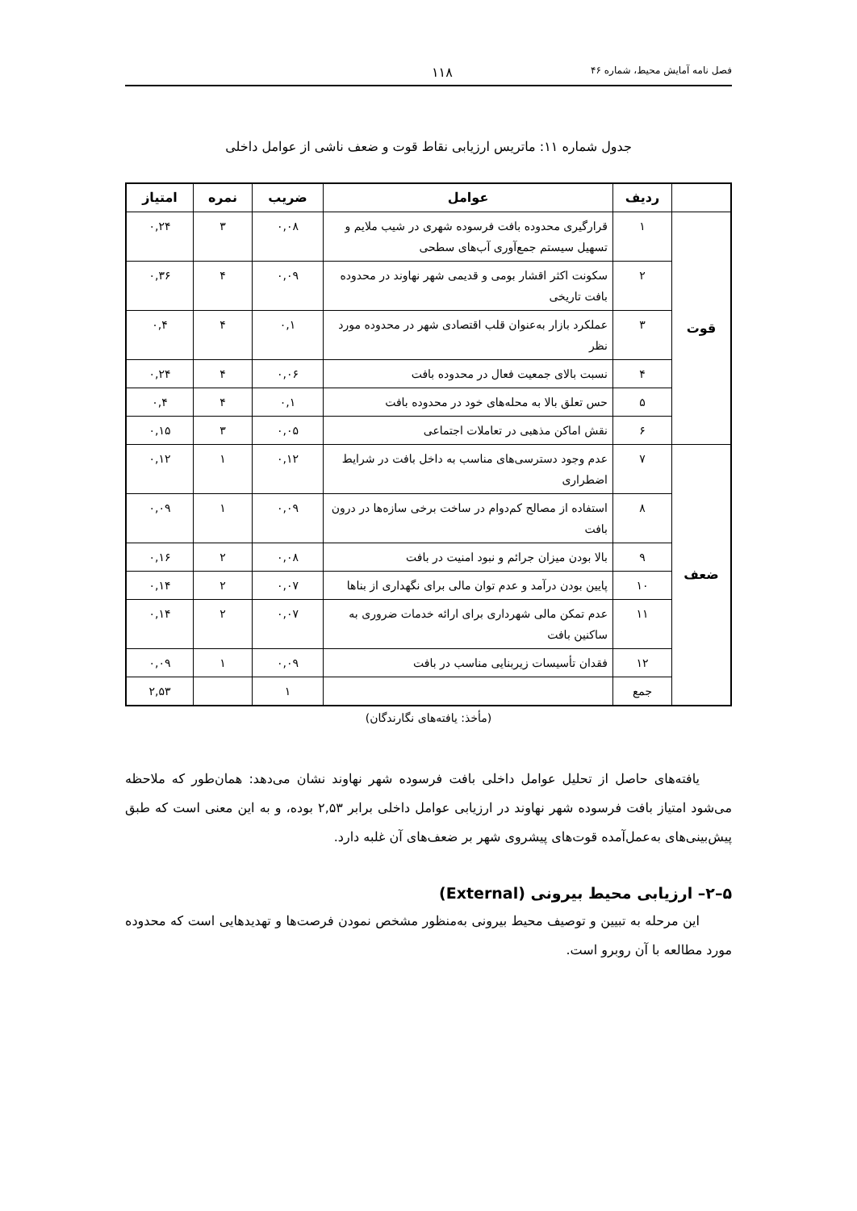فصل نامه آمایش محیط، شماره ۴۶ ۱۱۸
جدول شماره ۱۱: ماتریس ارزیابی نقاط قوت و ضعف ناشی از عوامل داخلی
| | ردیف | عوامل | ضریب | نمره | امتیاز |
| --- | --- | --- | --- | --- | --- |
| قوت | ۱ | قرارگیری محدوده بافت فرسوده شهری در شیب ملایم و تسهیل سیستم جمع‌آوری آب‌های سطحی | ۰,۰۸ | ۳ | ۰,۲۴ |
| | ۲ | سکونت اکثر اقشار بومی و قدیمی شهر نهاوند در محدوده بافت تاریخی | ۰,۰۹ | ۴ | ۰,۳۶ |
| | ۳ | عملکرد بازار به‌عنوان قلب اقتصادی شهر در محدوده مورد نظر | ۰,۱ | ۴ | ۰,۴ |
| | ۴ | نسبت بالای جمعیت فعال در محدوده بافت | ۰,۰۶ | ۴ | ۰,۲۴ |
| | ۵ | حس تعلق بالا به محله‌های خود در محدوده بافت | ۰,۱ | ۴ | ۰,۴ |
| | ۶ | نقش اماکن مذهبی در تعاملات اجتماعی | ۰,۰۵ | ۳ | ۰,۱۵ |
| ضعف | ۷ | عدم وجود دسترسی‌های مناسب به داخل بافت در شرایط اضطراری | ۰,۱۲ | ۱ | ۰,۱۲ |
| | ۸ | استفاده از مصالح کم‌دوام در ساخت برخی سازه‌ها در درون بافت | ۰,۰۹ | ۱ | ۰,۰۹ |
| | ۹ | بالا بودن میزان جرائم و نبود امنیت در بافت | ۰,۰۸ | ۲ | ۰,۱۶ |
| | ۱۰ | پایین بودن درآمد و عدم توان مالی برای نگهداری از بناها | ۰,۰۷ | ۲ | ۰,۱۴ |
| | ۱۱ | عدم تمکن مالی شهرداری برای ارائه خدمات ضروری به ساکنین بافت | ۰,۰۷ | ۲ | ۰,۱۴ |
| | ۱۲ | فقدان تأسیسات زیربنایی مناسب در بافت | ۰,۰۹ | ۱ | ۰,۰۹ |
| | جمع | | ۱ | | ۲,۵۳ |
(مأخذ: یافته‌های نگارندگان)
یافته‌های حاصل از تحلیل عوامل داخلی بافت فرسوده شهر نهاوند نشان می‌دهد: همان‌طور که ملاحظه می‌شود امتیاز بافت فرسوده شهر نهاوند در ارزیابی عوامل داخلی برابر ۲,۵۳ بوده، و به این معنی است که طبق پیش‌بینی‌های به‌عمل‌آمده قوت‌های پیشروی شهر بر ضعف‌های آن غلبه دارد.
۵–۲– ارزیابی محیط بیرونی (External)
این مرحله به تبیین و توصیف محیط بیرونی به‌منظور مشخص نمودن فرصت‌ها و تهدیدهایی است که محدوده مورد مطالعه با آن روبرو است.